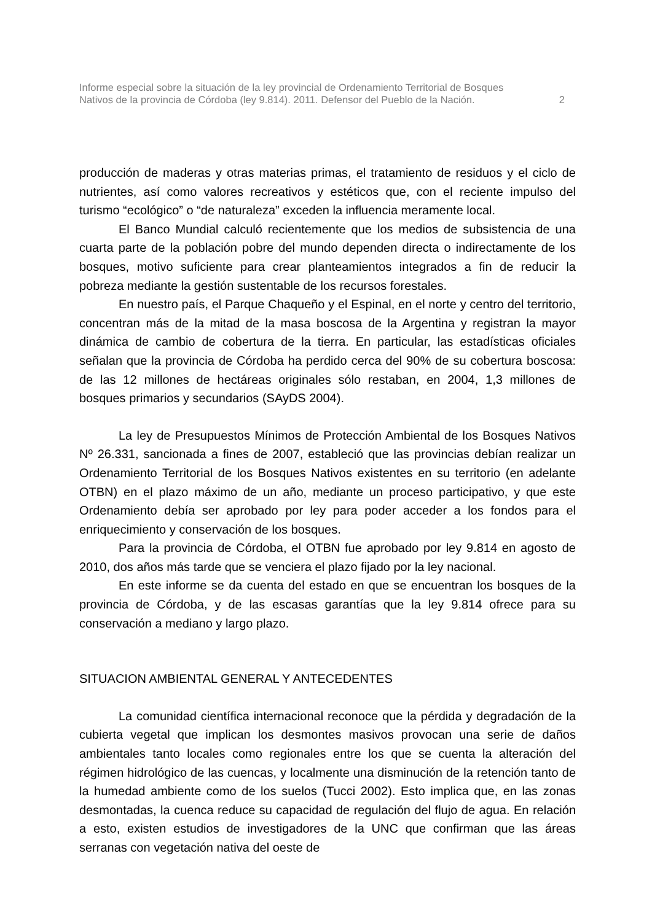Informe especial sobre la situación de la ley provincial de Ordenamiento Territorial de Bosques
Nativos de la provincia de Córdoba (ley 9.814). 2011. Defensor del Pueblo de la Nación. 2
producción de maderas y otras materias primas, el tratamiento de residuos y el ciclo de nutrientes, así como valores recreativos y estéticos que, con el reciente impulso del turismo “ecológico” o “de naturaleza” exceden la influencia meramente local.
El Banco Mundial calculó recientemente que los medios de subsistencia de una cuarta parte de la población pobre del mundo dependen directa o indirectamente de los bosques, motivo suficiente para crear planteamientos integrados a fin de reducir la pobreza mediante la gestión sustentable de los recursos forestales.
En nuestro país, el Parque Chaqueño y el Espinal, en el norte y centro del territorio, concentran más de la mitad de la masa boscosa de la Argentina y registran la mayor dinámica de cambio de cobertura de la tierra. En particular, las estadísticas oficiales señalan que la provincia de Córdoba ha perdido cerca del 90% de su cobertura boscosa: de las 12 millones de hectáreas originales sólo restaban, en 2004, 1,3 millones de bosques primarios y secundarios (SAyDS 2004).
La ley de Presupuestos Mínimos de Protección Ambiental de los Bosques Nativos Nº 26.331, sancionada a fines de 2007, estableció que las provincias debían realizar un Ordenamiento Territorial de los Bosques Nativos existentes en su territorio (en adelante OTBN) en el plazo máximo de un año, mediante un proceso participativo, y que este Ordenamiento debía ser aprobado por ley para poder acceder a los fondos para el enriquecimiento y conservación de los bosques.
Para la provincia de Córdoba, el OTBN fue aprobado por ley 9.814 en agosto de 2010, dos años más tarde que se venciera el plazo fijado por la ley nacional.
En este informe se da cuenta del estado en que se encuentran los bosques de la provincia de Córdoba, y de las escasas garantías que la ley 9.814 ofrece para su conservación a mediano y largo plazo.
SITUACION AMBIENTAL GENERAL Y ANTECEDENTES
La comunidad científica internacional reconoce que la pérdida y degradación de la cubierta vegetal que implican los desmontes masivos provocan una serie de daños ambientales tanto locales como regionales entre los que se cuenta la alteración del régimen hidrológico de las cuencas, y localmente una disminución de la retención tanto de la humedad ambiente como de los suelos (Tucci 2002). Esto implica que, en las zonas desmontadas, la cuenca reduce su capacidad de regulación del flujo de agua. En relación a esto, existen estudios de investigadores de la UNC que confirman que las áreas serranas con vegetación nativa del oeste de